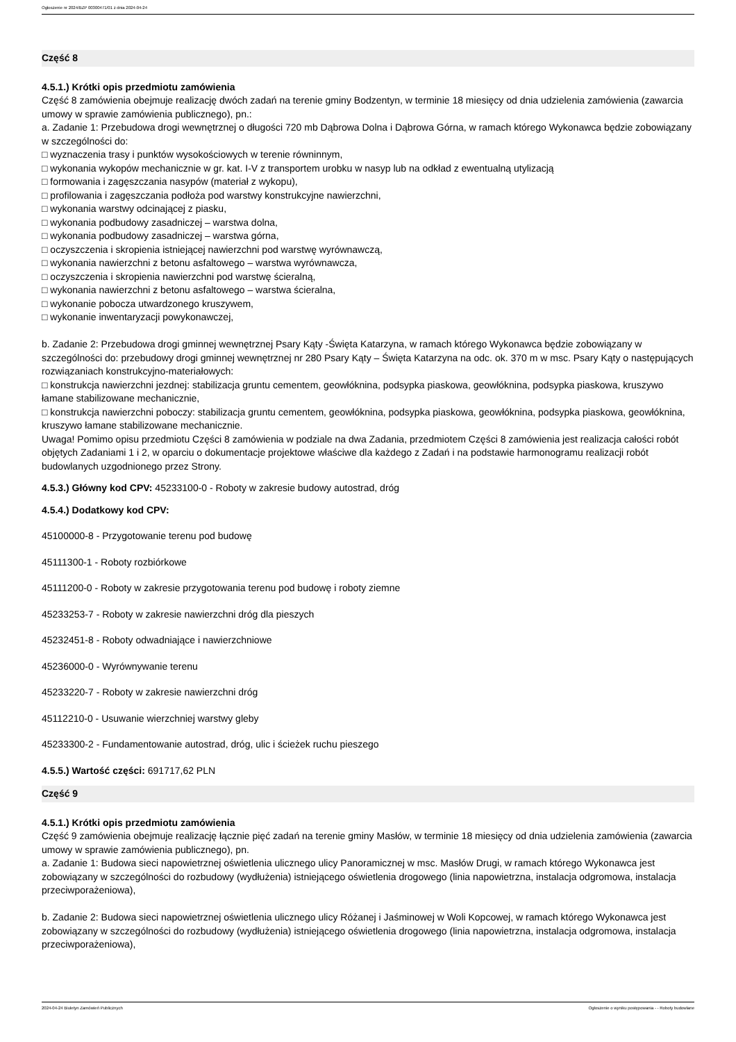Ogłoszenie nr 2024/BZP 00300471/01 z dnia 2024-04-24
Część 8
4.5.1.) Krótki opis przedmiotu zamówienia
Część 8 zamówienia obejmuje realizację dwóch zadań na terenie gminy Bodzentyn, w terminie 18 miesięcy od dnia udzielenia zamówienia (zawarcia umowy w sprawie zamówienia publicznego), pn.:
a. Zadanie 1: Przebudowa drogi wewnętrznej o długości 720 mb Dąbrowa Dolna i Dąbrowa Górna, w ramach którego Wykonawca będzie zobowiązany w szczególności do:
□ wyznaczenia trasy i punktów wysokościowych w terenie równinnym,
□ wykonania wykopów mechanicznie w gr. kat. I-V z transportem urobku w nasyp lub na odkład z ewentualną utylizacją
□ formowania i zagęszczania nasypów (materiał z wykopu),
□ profilowania i zagęszczania podłoża pod warstwy konstrukcyjne nawierzchni,
□ wykonania warstwy odcinającej z piasku,
□ wykonania podbudowy zasadniczej – warstwa dolna,
□ wykonania podbudowy zasadniczej – warstwa górna,
□ oczyszczenia i skropienia istniejącej nawierzchni pod warstwę wyrównawczą,
□ wykonania nawierzchni z betonu asfaltowego – warstwa wyrównawcza,
□ oczyszczenia i skropienia nawierzchni pod warstwę ścieralną,
□ wykonania nawierzchni z betonu asfaltowego – warstwa ścieralna,
□ wykonanie pobocza utwardzonego kruszywem,
□ wykonanie inwentaryzacji powykonawczej,
b. Zadanie 2: Przebudowa drogi gminnej wewnętrznej Psary Kąty -Święta Katarzyna, w ramach którego Wykonawca będzie zobowiązany w szczególności do: przebudowy drogi gminnej wewnętrznej nr 280 Psary Kąty – Święta Katarzyna na odc. ok. 370 m w msc. Psary Kąty o następujących rozwiązaniach konstrukcyjno-materiałowych:
□ konstrukcja nawierzchni jezdnej: stabilizacja gruntu cementem, geowłóknina, podsypka piaskowa, geowłóknina, podsypka piaskowa, kruszywo łamane stabilizowane mechanicznie,
□ konstrukcja nawierzchni poboczy: stabilizacja gruntu cementem, geowłóknina, podsypka piaskowa, geowłóknina, podsypka piaskowa, geowłóknina, kruszywo łamane stabilizowane mechanicznie.
Uwaga! Pomimo opisu przedmiotu Części 8 zamówienia w podziale na dwa Zadania, przedmiotem Części 8 zamówienia jest realizacja całości robót objętych Zadaniami 1 i 2, w oparciu o dokumentacje projektowe właściwe dla każdego z Zadań i na podstawie harmonogramu realizacji robót budowlanych uzgodnionego przez Strony.
4.5.3.) Główny kod CPV: 45233100-0 - Roboty w zakresie budowy autostrad, dróg
4.5.4.) Dodatkowy kod CPV:
45100000-8 - Przygotowanie terenu pod budowę
45111300-1 - Roboty rozbiórkowe
45111200-0 - Roboty w zakresie przygotowania terenu pod budowę i roboty ziemne
45233253-7 - Roboty w zakresie nawierzchni dróg dla pieszych
45232451-8 - Roboty odwadniające i nawierzchniowe
45236000-0 - Wyrównywanie terenu
45233220-7 - Roboty w zakresie nawierzchni dróg
45112210-0 - Usuwanie wierzchniej warstwy gleby
45233300-2 - Fundamentowanie autostrad, dróg, ulic i ścieżek ruchu pieszego
4.5.5.) Wartość części: 691717,62 PLN
Część 9
4.5.1.) Krótki opis przedmiotu zamówienia
Część 9 zamówienia obejmuje realizację łącznie pięć zadań na terenie gminy Masłów, w terminie 18 miesięcy od dnia udzielenia zamówienia (zawarcia umowy w sprawie zamówienia publicznego), pn.
a. Zadanie 1: Budowa sieci napowietrznej oświetlenia ulicznego ulicy Panoramicznej w msc. Masłów Drugi, w ramach którego Wykonawca jest zobowiązany w szczególności do rozbudowy (wydłużenia) istniejącego oświetlenia drogowego (linia napowietrzna, instalacja odgromowa, instalacja przeciwporażeniowa),
b. Zadanie 2: Budowa sieci napowietrznej oświetlenia ulicznego ulicy Różanej i Jaśminowej w Woli Kopcowej, w ramach którego Wykonawca jest zobowiązany w szczególności do rozbudowy (wydłużenia) istniejącego oświetlenia drogowego (linia napowietrzna, instalacja odgromowa, instalacja przeciwporażeniowa),
2024-04-24 Biuletyn Zamówień Publicznych Ogłoszenie o wyniku postępowania - - Roboty budowlane